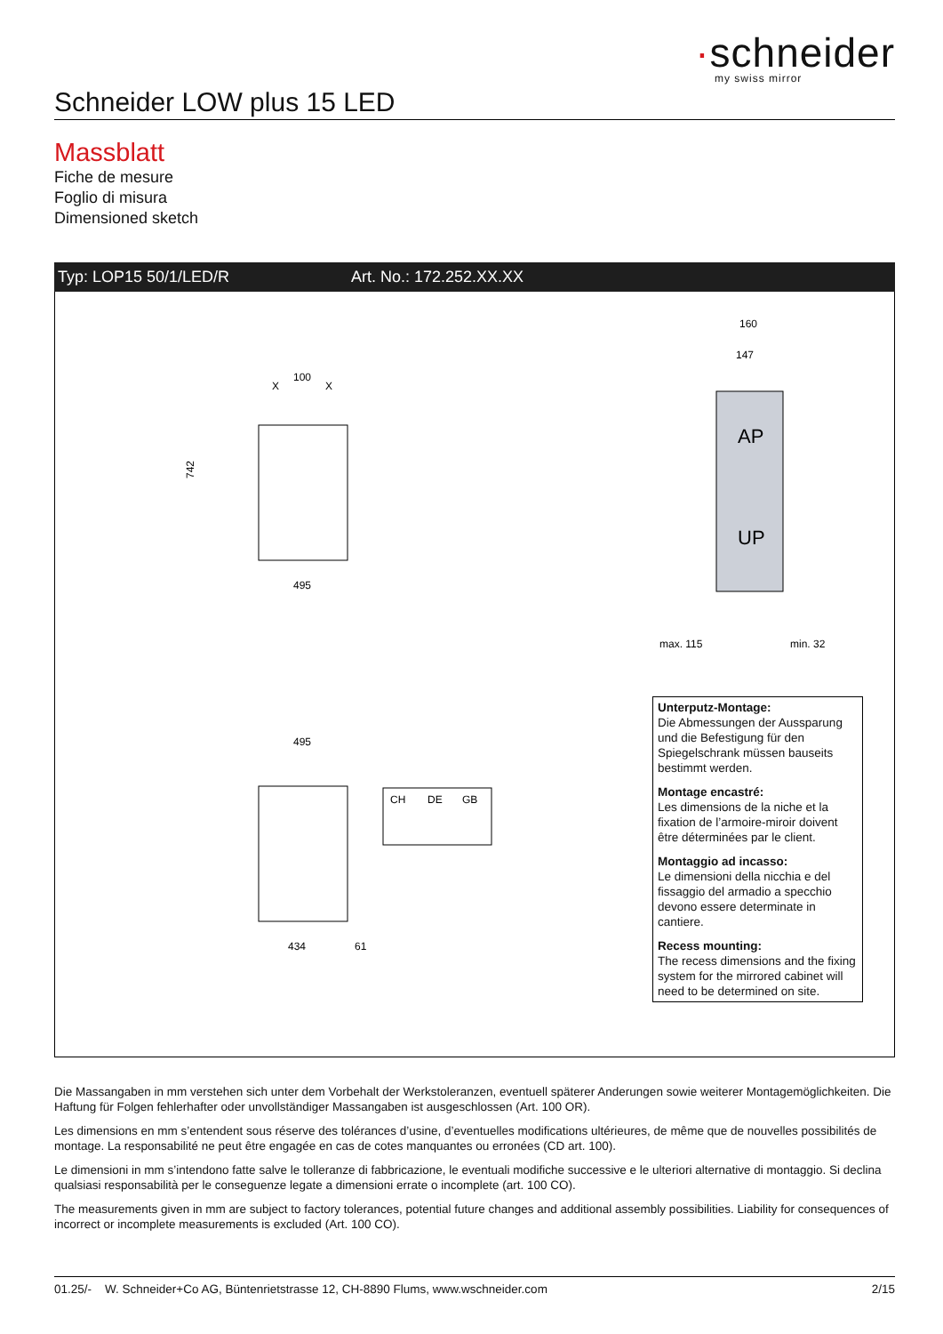·schneider
my swiss mirror
Schneider LOW plus 15 LED
Massblatt
Fiche de mesure
Foglio di misura
Dimensioned sketch
Typ: LOP15 50/1/LED/R Art. No.: 172.252.XX.XX
100
X
X
495
742
AP
UP
160
147
max. 115
min. 32
495
434
61
CH
DE
GB
Unterputz-Montage:
Die Abmessungen der Aussparung und die Befestigung für den Spiegelschrank müssen bauseits bestimmt werden.
Montage encastré:
Les dimensions de la niche et la fixation de l’armoire-miroir doivent être déterminées par le client.
Montaggio ad incasso:
Le dimensioni della nicchia e del fissaggio del armadio a specchio devono essere determinate in cantiere.
Recess mounting:
The recess dimensions and the fixing system for the mirrored cabinet will need to be determined on site.
Die Massangaben in mm verstehen sich unter dem Vorbehalt der Werkstoleranzen, eventuell späterer Anderungen sowie weiterer Montagemöglich­keiten. Die Haftung für Folgen fehlerhafter oder unvollständiger Massangaben ist ausgeschlossen (Art. 100 OR).
Les dimensions en mm s’entendent sous réserve des tolérances d’usine, d’eventuelles modifications ultérieures, de même que de nouvelles possibilités de montage. La responsabilité ne peut être engagée en cas de cotes manquantes ou erronées (CD art. 100).
Le dimensioni in mm s’intendono fatte salve le tolleranze di fabbricazione, le eventuali modifiche successive e le ulteriori alternative di montaggio. Si declina qualsiasi responsabilità per le conseguenze legate a dimensioni errate o incomplete (art. 100 CO).
The measurements given in mm are subject to factory tolerances, potential future changes and additional assembly possibilities. Liability for consequences of incorrect or incomplete measurements is excluded (Art. 100 CO).
01.25/- W. Schneider+Co AG, Büntenrietstrasse 12, CH-8890 Flums, www.wschneider.com 2/15